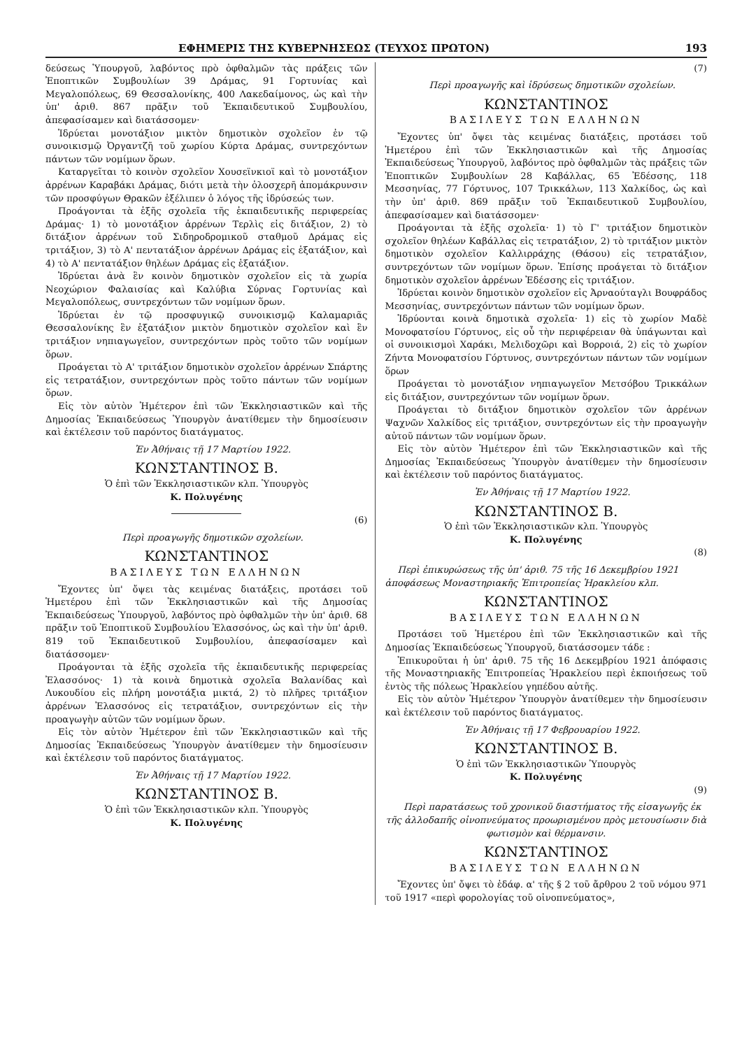ΕΦΗΜΕΡΙΣ ΤΗΣ ΚΥΒΕΡΝΗΣΕΩΣ (ΤΕΥΧΟΣ ΠΡΩΤΟΝ) 193
δεύσεως Ὑπουργοῦ, λαβόντος πρὸ ὀφθαλμῶν τὰς πράξεις τῶν Ἐποπτικῶν Συμβουλίων 39 Δράμας, 91 Γορτυνίας καὶ Μεγαλοπόλεως, 69 Θεσσαλονίκης, 400 Λακεδαίμονος, ὡς καὶ τὴν ὑπ' ἀριθ. 867 πρᾶξιν τοῦ Ἐκπαιδευτικοῦ Συμβουλίου, ἀπεφασίσαμεν καὶ διατάσσομεν·
Ἱδρύεται μονοτάξιον μικτὸν δημοτικὸν σχολεῖον ἐν τῷ συνοικισμῷ Ὀργαντζῆ τοῦ χωρίου Κύρτα Δράμας, συντρεχόντων πάντων τῶν νομίμων ὅρων.
Καταργεῖται τὸ κοινὸν σχολεῖον Χουσεϊνκιοϊ καὶ τὸ μονοτάξιον ἀρρένων Καραβάκι Δράμας, διότι μετὰ τὴν ὁλοσχερῆ ἀπομάκρυνσιν τῶν προσφύγων Θρακῶν ἐξέλιπεν ὁ λόγος τῆς ἱδρύσεώς των.
Προάγονται τὰ ἑξῆς σχολεῖα τῆς ἐκπαιδευτικῆς περιφερείας Δράμας· 1) τὸ μονοτάξιον ἀρρένων Τερλὶς εἰς διτάξιον, 2) τὸ διτάξιον ἀρρένων τοῦ Σιδηροδρομικοῦ σταθμοῦ Δράμας εἰς τριτάξιον, 3) τὸ Α' πεντατάξιον ἀρρένων Δράμας εἰς ἑξατάξιον, καὶ 4) τὸ Α' πεντατάξιον θηλέων Δράμας εἰς ἑξατάξιον.
Ἱδρύεται ἀνὰ ἓν κοινὸν δημοτικὸν σχολεῖον εἰς τὰ χωρία Νεοχώριον Φαλαισίας καὶ Καλύβια Σύρνας Γορτυνίας καὶ Μεγαλοπόλεως, συντρεχόντων τῶν νομίμων ὅρων.
Ἱδρύεται ἐν τῷ προσφυγικῷ συνοικισμῷ Καλαμαριᾶς Θεσσαλονίκης ἓν ἑξατάξιον μικτὸν δημοτικὸν σχολεῖον καὶ ἓν τριτάξιον νηπιαγωγεῖον, συντρεχόντων πρὸς τοῦτο τῶν νομίμων ὅρων.
Προάγεται τὸ Α' τριτάξιον δημοτικὸν σχολεῖον ἀρρένων Σπάρτης εἰς τετρατάξιον, συντρεχόντων πρὸς τοῦτο πάντων τῶν νομίμων ὅρων.
Εἰς τὸν αὐτὸν Ἡμέτερον ἐπὶ τῶν Ἐκκλησιαστικῶν καὶ τῆς Δημοσίας Ἐκπαιδεύσεως Ὑπουργὸν ἀνατίθεμεν τὴν δημοσίευσιν καὶ ἐκτέλεσιν τοῦ παρόντος διατάγματος.
Ἐν Ἀθήναις τῇ 17 Μαρτίου 1922.
ΚΩΝΣΤΑΝΤΙΝΟΣ Β.
Ὁ ἐπὶ τῶν Ἐκκλησιαστικῶν κλπ. Ὑπουργὸς
Κ. Πολυγένης
(6)
Περὶ προαγωγῆς δημοτικῶν σχολείων.
ΚΩΝΣΤΑΝΤΙΝΟΣ
ΒΑΣΙΛΕΥΣ ΤΩΝ ΕΛΛΗΝΩΝ
Ἔχοντες ὑπ' ὄψει τὰς κειμένας διατάξεις, προτάσει τοῦ Ἡμετέρου ἐπὶ τῶν Ἐκκλησιαστικῶν καὶ τῆς Δημοσίας Ἐκπαιδεύσεως Ὑπουργοῦ, λαβόντος πρὸ ὀφθαλμῶν τὴν ὑπ' ἀριθ. 68 πρᾶξιν τοῦ Ἐποπτικοῦ Συμβουλίου Ἐλασσόνος, ὡς καὶ τὴν ὑπ' ἀριθ. 819 τοῦ Ἐκπαιδευτικοῦ Συμβουλίου, ἀπεφασίσαμεν καὶ διατάσσομεν·
Προάγονται τὰ ἑξῆς σχολεῖα τῆς ἐκπαιδευτικῆς περιφερείας Ἐλασσόνος· 1) τὰ κοινὰ δημοτικὰ σχολεῖα Βαλανίδας καὶ Λυκουδίου εἰς πλήρη μονοτάξια μικτά, 2) τὸ πλῆρες τριτάξιον ἀρρένων Ἐλασσόνος εἰς τετρατάξιον, συντρεχόντων εἰς τὴν προαγωγὴν αὐτῶν τῶν νομίμων ὅρων.
Εἰς τὸν αὐτὸν Ἡμέτερον ἐπὶ τῶν Ἐκκλησιαστικῶν καὶ τῆς Δημοσίας Ἐκπαιδεύσεως Ὑπουργὸν ἀνατίθεμεν τὴν δημοσίευσιν καὶ ἐκτέλεσιν τοῦ παρόντος διατάγματος.
Ἐν Ἀθήναις τῇ 17 Μαρτίου 1922.
ΚΩΝΣΤΑΝΤΙΝΟΣ Β.
Ὁ ἐπὶ τῶν Ἐκκλησιαστικῶν κλπ. Ὑπουργὸς
Κ. Πολυγένης
(7)
Περὶ προαγωγῆς καὶ ἱδρύσεως δημοτικῶν σχολείων.
ΚΩΝΣΤΑΝΤΙΝΟΣ
ΒΑΣΙΛΕΥΣ ΤΩΝ ΕΛΛΗΝΩΝ
Ἔχοντες ὑπ' ὄψει τὰς κειμένας διατάξεις, προτάσει τοῦ Ἡμετέρου ἐπὶ τῶν Ἐκκλησιαστικῶν καὶ τῆς Δημοσίας Ἐκπαιδεύσεως Ὑπουργοῦ, λαβόντος πρὸ ὀφθαλμῶν τὰς πράξεις τῶν Ἐποπτικῶν Συμβουλίων 28 Καβάλλας, 65 Ἐδέσσης, 118 Μεσσηνίας, 77 Γόρτυνος, 107 Τρικκάλων, 113 Χαλκίδος, ὡς καὶ τὴν ὑπ' ἀριθ. 869 πρᾶξιν τοῦ Ἐκπαιδευτικοῦ Συμβουλίου, ἀπεφασίσαμεν καὶ διατάσσομεν·
Προάγονται τὰ ἑξῆς σχολεῖα· 1) τὸ Γ' τριτάξιον δημοτικὸν σχολεῖον θηλέων Καβάλλας εἰς τετρατάξιον, 2) τὸ τριτάξιον μικτὸν δημοτικὸν σχολεῖον Καλλιρράχης (Θάσου) εἰς τετρατάξιον, συντρεχόντων τῶν νομίμων ὅρων. Ἐπίσης προάγεται τὸ διτάξιον δημοτικὸν σχολεῖον ἀρρένων Ἐδέσσης εἰς τριτάξιον.
Ἱδρύεται κοινὸν δημοτικὸν σχολεῖον εἰς Ἀρναούταγλι Βουφράδος Μεσσηνίας, συντρεχόντων πάντων τῶν νομίμων ὅρων.
Ἱδρύονται κοινὰ δημοτικὰ σχολεῖα· 1) εἰς τὸ χωρίον Μαδὲ Μονοφατσίου Γόρτυνος, εἰς οὗ τὴν περιφέρειαν θὰ ὑπάγωνται καὶ οἱ συνοικισμοὶ Χαράκι, Μελιδοχῶρι καὶ Βορροιά, 2) εἰς τὸ χωρίον Ζήντα Μονοφατσίου Γόρτυνος, συντρεχόντων πάντων τῶν νομίμων ὅρων
Προάγεται τὸ μονοτάξιον νηπιαγωγεῖον Μετσόβου Τρικκάλων εἰς διτάξιον, συντρεχόντων τῶν νομίμων ὅρων.
Προάγεται τὸ διτάξιον δημοτικὸν σχολεῖον τῶν ἀρρένων Ψαχνῶν Χαλκίδος εἰς τριτάξιον, συντρεχόντων εἰς τὴν προαγωγὴν αὐτοῦ πάντων τῶν νομίμων ὅρων.
Εἰς τὸν αὐτὸν Ἡμέτερον ἐπὶ τῶν Ἐκκλησιαστικῶν καὶ τῆς Δημοσίας Ἐκπαιδεύσεως Ὑπουργὸν ἀνατίθεμεν τὴν δημοσίευσιν καὶ ἐκτέλεσιν τοῦ παρόντος διατάγματος.
Ἐν Ἀθήναις τῇ 17 Μαρτίου 1922.
ΚΩΝΣΤΑΝΤΙΝΟΣ Β.
Ὁ ἐπὶ τῶν Ἐκκλησιαστικῶν κλπ. Ὑπουργὸς
Κ. Πολυγένης
(8)
Περὶ ἐπικυρώσεως τῆς ὑπ' ἀριθ. 75 τῆς 16 Δεκεμβρίου 1921 ἀποφάσεως Μοναστηριακῆς Ἐπιτροπείας Ἡρακλείου κλπ.
ΚΩΝΣΤΑΝΤΙΝΟΣ
ΒΑΣΙΛΕΥΣ ΤΩΝ ΕΛΛΗΝΩΝ
Προτάσει τοῦ Ἡμετέρου ἐπὶ τῶν Ἐκκλησιαστικῶν καὶ τῆς Δημοσίας Ἐκπαιδεύσεως Ὑπουργοῦ, διατάσσομεν τάδε :
Ἐπικυροῦται ἡ ὑπ' ἀριθ. 75 τῆς 16 Δεκεμβρίου 1921 ἀπόφασις τῆς Μοναστηριακῆς Ἐπιτροπείας Ἡρακλείου περὶ ἐκποιήσεως τοῦ ἐντὸς τῆς πόλεως Ἡρακλείου γηπέδου αὐτῆς.
Εἰς τὸν αὐτὸν Ἡμέτερον Ὑπουργὸν ἀνατίθεμεν τὴν δημοσίευσιν καὶ ἐκτέλεσιν τοῦ παρόντος διατάγματος.
Ἐν Ἀθήναις τῇ 17 Φεβρουαρίου 1922.
ΚΩΝΣΤΑΝΤΙΝΟΣ Β.
Ὁ ἐπὶ τῶν Ἐκκλησιαστικῶν Ὑπουργὸς
Κ. Πολυγένης
(9)
Περὶ παρατάσεως τοῦ χρονικοῦ διαστήματος τῆς εἰσαγωγῆς ἐκ τῆς ἀλλοδαπῆς οἰνοπνεύματος προωρισμένου πρὸς μετουσίωσιν διὰ φωτισμὸν καὶ θέρμανσιν.
ΚΩΝΣΤΑΝΤΙΝΟΣ
ΒΑΣΙΛΕΥΣ ΤΩΝ ΕΛΛΗΝΩΝ
Ἔχοντες ὑπ' ὄψει τὸ ἐδάφ. α' τῆς § 2 τοῦ ἄρθρου 2 τοῦ νόμου 971 τοῦ 1917 «περὶ φορολογίας τοῦ οἰνοπνεύματος»,